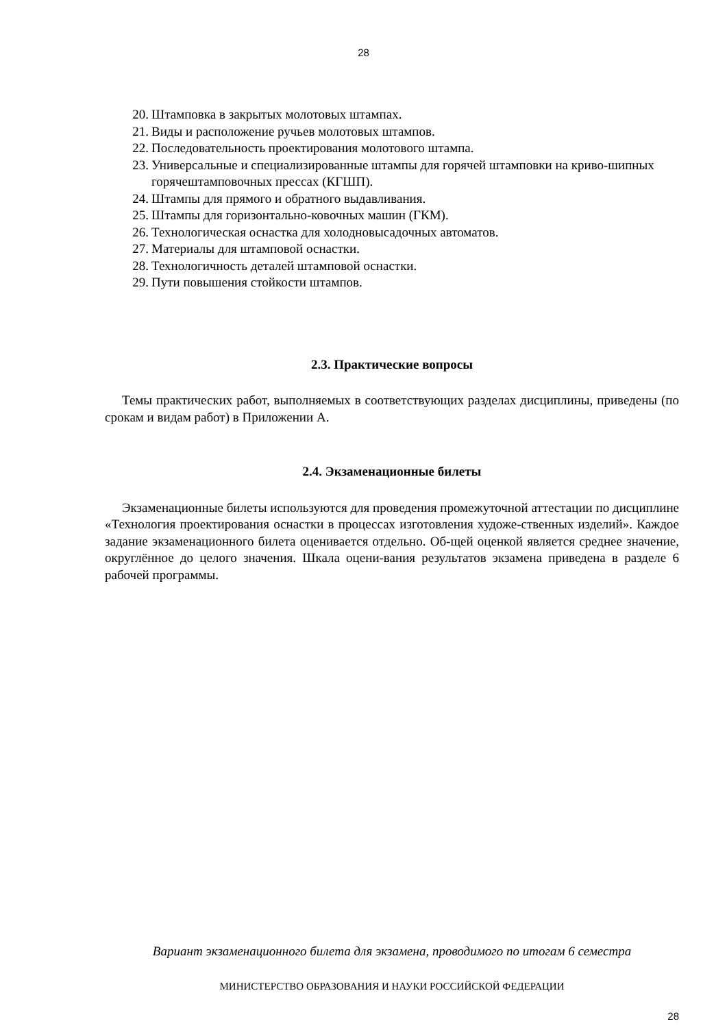28
20. Штамповка в закрытых молотовых штампах.
21. Виды и расположение ручьев молотовых штампов.
22. Последовательность проектирования молотового штампа.
23. Универсальные и специализированные штампы для горячей штамповки на криво-шипных горячештамповочных прессах (КГШП).
24. Штампы для прямого и обратного выдавливания.
25. Штампы для горизонтально-ковочных машин (ГКМ).
26. Технологическая оснастка для холодновысадочных автоматов.
27. Материалы для штамповой оснастки.
28. Технологичность деталей штамповой оснастки.
29. Пути повышения стойкости штампов.
2.3. Практические вопросы
Темы практических работ, выполняемых в соответствующих разделах дисциплины, приведены (по срокам и видам работ) в Приложении А.
2.4. Экзаменационные билеты
Экзаменационные билеты используются для проведения промежуточной аттестации по дисциплине «Технология проектирования оснастки в процессах изготовления художе-ственных изделий». Каждое задание экзаменационного билета оценивается отдельно. Об-щей оценкой является среднее значение, округлённое до целого значения. Шкала оцени-вания результатов экзамена приведена в разделе 6 рабочей программы.
Вариант экзаменационного билета для экзамена, проводимого по итогам 6 семестра
МИНИСТЕРСТВО ОБРАЗОВАНИЯ И НАУКИ РОССИЙСКОЙ ФЕДЕРАЦИИ
28